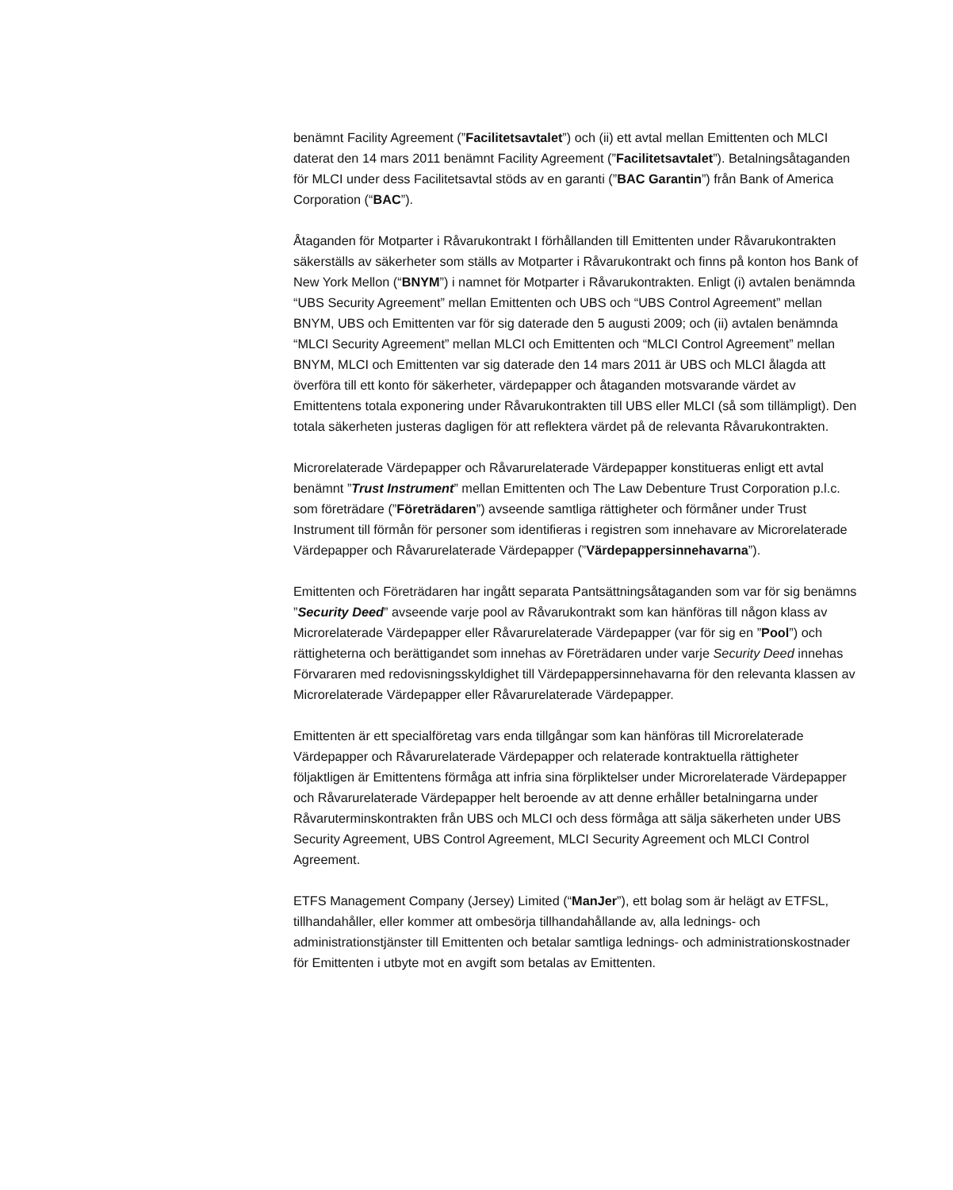benämnt Facility Agreement (”Facilitetsavtalet”) och (ii) ett avtal mellan Emittenten och MLCI daterat den 14 mars 2011 benämnt Facility Agreement (”Facilitetsavtalet”). Betalningsåtaganden för MLCI under dess Facilitetsavtal stöds av en garanti (”BAC Garantin”) från Bank of America Corporation (“BAC”).
Åtaganden för Motparter i Råvarukontrakt I förhållanden till Emittenten under Råvarukontrakten säkerställs av säkerheter som ställs av Motparter i Råvarukontrakt och finns på konton hos Bank of New York Mellon (“BNYM”) i namnet för Motparter i Råvarukontrakten. Enligt (i) avtalen benämnda “UBS Security Agreement” mellan Emittenten och UBS och “UBS Control Agreement” mellan BNYM, UBS och Emittenten var för sig daterade den 5 augusti 2009; och (ii) avtalen benämnda “MLCI Security Agreement” mellan MLCI och Emittenten och “MLCI Control Agreement” mellan BNYM, MLCI och Emittenten var sig daterade den 14 mars 2011 är UBS och MLCI ålagda att överföra till ett konto för säkerheter, värdepapper och åtaganden motsvarande värdet av Emittentens totala exponering under Råvarukontrakten till UBS eller MLCI (så som tillämpligt). Den totala säkerheten justeras dagligen för att reflektera värdet på de relevanta Råvarukontrakten.
Microrelaterade Värdepapper och Råvarurelaterade Värdepapper konstitueras enligt ett avtal benämnt ”Trust Instrument” mellan Emittenten och The Law Debenture Trust Corporation p.l.c. som företrädare (”Företrädaren”) avseende samtliga rättigheter och förmåner under Trust Instrument till förmån för personer som identifieras i registren som innehavare av Microrelaterade Värdepapper och Råvarurelaterade Värdepapper (”Värdepappersinnehavarna”).
Emittenten och Företrädaren har ingått separata Pantsättningsåtaganden som var för sig benämns ”Security Deed” avseende varje pool av Råvarukontrakt som kan hänföras till någon klass av Microrelaterade Värdepapper eller Råvarurelaterade Värdepapper (var för sig en ”Pool”) och rättigheterna och berättigandet som innehas av Företrädaren under varje Security Deed innehas Förvararen med redovisningsskyldighet till Värdepappersinnehavarna för den relevanta klassen av Microrelaterade Värdepapper eller Råvarurelaterade Värdepapper.
Emittenten är ett specialföretag vars enda tillgångar som kan hänföras till Microrelaterade Värdepapper och Råvarurelaterade Värdepapper och relaterade kontraktuella rättigheter följaktligen är Emittentens förmåga att infria sina förpliktelser under Microrelaterade Värdepapper och Råvarurelaterade Värdepapper helt beroende av att denne erhåller betalningarna under Råvaruterminskontrakten från UBS och MLCI och dess förmåga att sälja säkerheten under UBS Security Agreement, UBS Control Agreement, MLCI Security Agreement och MLCI Control Agreement.
ETFS Management Company (Jersey) Limited (“ManJer”), ett bolag som är helägt av ETFSL, tillhandahåller, eller kommer att ombesörja tillhandahållande av, alla lednings- och administrationstjänster till Emittenten och betalar samtliga lednings- och administrationskostnader för Emittenten i utbyte mot en avgift som betalas av Emittenten.